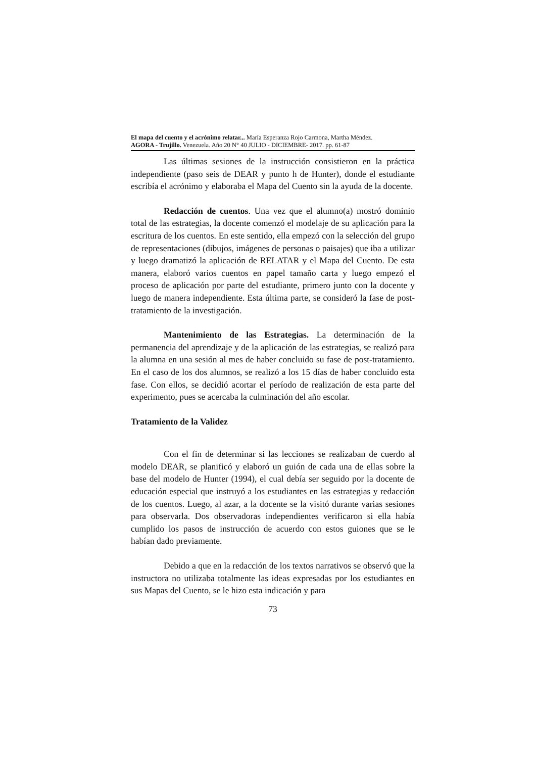El mapa del cuento y el acrónimo relatar... María Esperanza Rojo Carmona, Martha Méndez.
AGORA - Trujillo. Venezuela. Año 20 N° 40 JULIO - DICIEMBRE- 2017. pp. 61-87
Las últimas sesiones de la instrucción consistieron en la práctica independiente (paso seis de DEAR y punto h de Hunter), donde el estudiante escribía el acrónimo y elaboraba el Mapa del Cuento sin la ayuda de la docente.
Redacción de cuentos. Una vez que el alumno(a) mostró dominio total de las estrategias, la docente comenzó el modelaje de su aplicación para la escritura de los cuentos. En este sentido, ella empezó con la selección del grupo de representaciones (dibujos, imágenes de personas o paisajes) que iba a utilizar y luego dramatizó la aplicación de RELATAR y el Mapa del Cuento. De esta manera, elaboró varios cuentos en papel tamaño carta y luego empezó el proceso de aplicación por parte del estudiante, primero junto con la docente y luego de manera independiente. Esta última parte, se consideró la fase de post-tratamiento de la investigación.
Mantenimiento de las Estrategias. La determinación de la permanencia del aprendizaje y de la aplicación de las estrategias, se realizó para la alumna en una sesión al mes de haber concluido su fase de post-tratamiento. En el caso de los dos alumnos, se realizó a los 15 días de haber concluido esta fase. Con ellos, se decidió acortar el período de realización de esta parte del experimento, pues se acercaba la culminación del año escolar.
Tratamiento de la Validez
Con el fin de determinar si las lecciones se realizaban de cuerdo al modelo DEAR, se planificó y elaboró un guión de cada una de ellas sobre la base del modelo de Hunter (1994), el cual debía ser seguido por la docente de educación especial que instruyó a los estudiantes en las estrategias y redacción de los cuentos. Luego, al azar, a la docente se la visitó durante varias sesiones para observarla. Dos observadoras independientes verificaron si ella había cumplido los pasos de instrucción de acuerdo con estos guiones que se le habían dado previamente.
Debido a que en la redacción de los textos narrativos se observó que la instructora no utilizaba totalmente las ideas expresadas por los estudiantes en sus Mapas del Cuento, se le hizo esta indicación y para
73